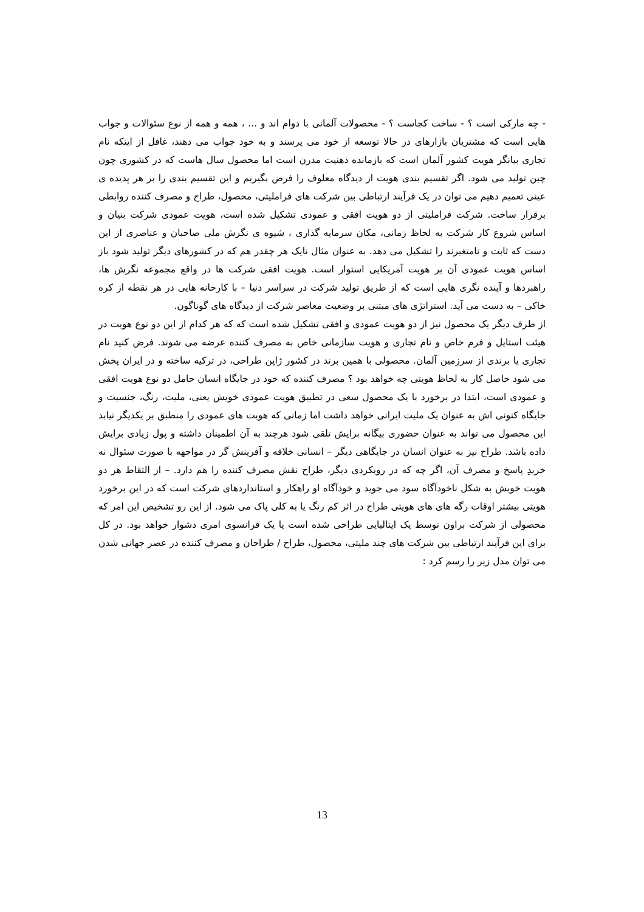- چه مارکی است ؟ - ساخت کجاست ؟ - محصولات آلمانی با دوام اند و ... ، همه و همه از نوع سئوالات و جواب هایی است که مشتریان بازارهای در حالا توسعه از خود می پرسند و به خود جواب می دهند، غافل از اینکه نام تجاری بیانگر هویت کشور آلمان است که بازمانده ذهنیت مدرن است اما محصول سال هاست که در کشوری چون چین تولید می شود. اگر تقسیم بندی هویت از دیدگاه معلوف را فرض بگیریم و این تقسیم بندی را بر هر پدیده ی عینی تعمیم دهیم می توان در یک فرآیند ارتباطی بین شرکت های فراملیتی، محصول، طراح و مصرف کننده روابطی برقرار ساخت. شرکت فراملیتی از دو هویت افقی و عمودی تشکیل شده است، هویت عمودی شرکت بنیان و اساس شروع کار شرکت به لحاظ زمانی، مکان سرمایه گذاری ، شیوه ی نگرش ملی صاحبان و عناصری از این دست که ثابت و نامتغیرند را تشکیل می دهد. به عنوان مثال نایک هر چقدر هم که در کشورهای دیگر تولید شود باز اساس هویت عمودی آن بر هویت آمریکایی استوار است. هویت افقی شرکت ها در واقع مجموعه نگرش ها، راهبردها و آینده نگری هایی است که از طریق تولید شرکت در سراسر دنیا – با کارخانه هایی در هر نقطه از کره خاکی – به دست می آید. استراتژی های مبتنی بر وضعیت معاصر شرکت از دیدگاه های گوناگون.
از طرف دیگر یک محصول نیز از دو هویت عمودی و افقی تشکیل شده است که که هر کدام از این دو نوع هویت در هیئت استایل و فرم خاص و نام تجاری و هویت سازمانی خاص به مصرف کننده عرضه می شوند. فرض کنید نام تجاری یا برندی از سرزمین آلمان. محصولی با همین برند در کشور ژاپن طراحی، در ترکیه ساخته و در ایران پخش می شود حاصل کار به لحاظ هویتی چه خواهد بود ؟ مصرف کننده که خود در جایگاه انسان حامل دو نوع هویت افقی و عمودی است، ابتدا در برخورد با یک محصول سعی در تطبیق هویت عمودی خویش یعنی، ملیت، رنگ، جنسیت و جایگاه کنونی اش به عنوان یک ملیت ایرانی خواهد داشت اما زمانی که هویت های عمودی را منطبق بر یکدیگر نیابد این محصول می تواند به عنوان حضوری بیگانه برایش تلقی شود هرچند به آن اطمینان داشته و پول زیادی برایش داده باشد. طراح نیز به عنوان انسان در جایگاهی دیگر – انسانی خلاقه و آفرینش گر در مواجهه با صورت سئوال نه خریدِ پاسخ و مصرف آن، اگر چه که در رویکردی دیگر، طراح نقش مصرف کننده را هم دارد. – از التقاط هر دو هویت خویش به شکل ناخودآگاه سود می جوید و خودآگاه او راهکار و استانداردهای شرکت است که در این برخورد هویتی بیشتر اوقات رگه های های هویتی طراح در اثر کم رنگ یا به کلی پاک می شود. از این رو تشخیص این امر که محصولی از شرکت براون توسط یک ایتالیایی طراحی شده است یا یک فرانسوی امری دشوار خواهد بود. در کل برای این فرآیند ارتباطی بین شرکت های چند ملیتی، محصول، طراح / طراحان و مصرف کننده در عصر جهانی شدن می توان مدل زیر را رسم کرد :
13